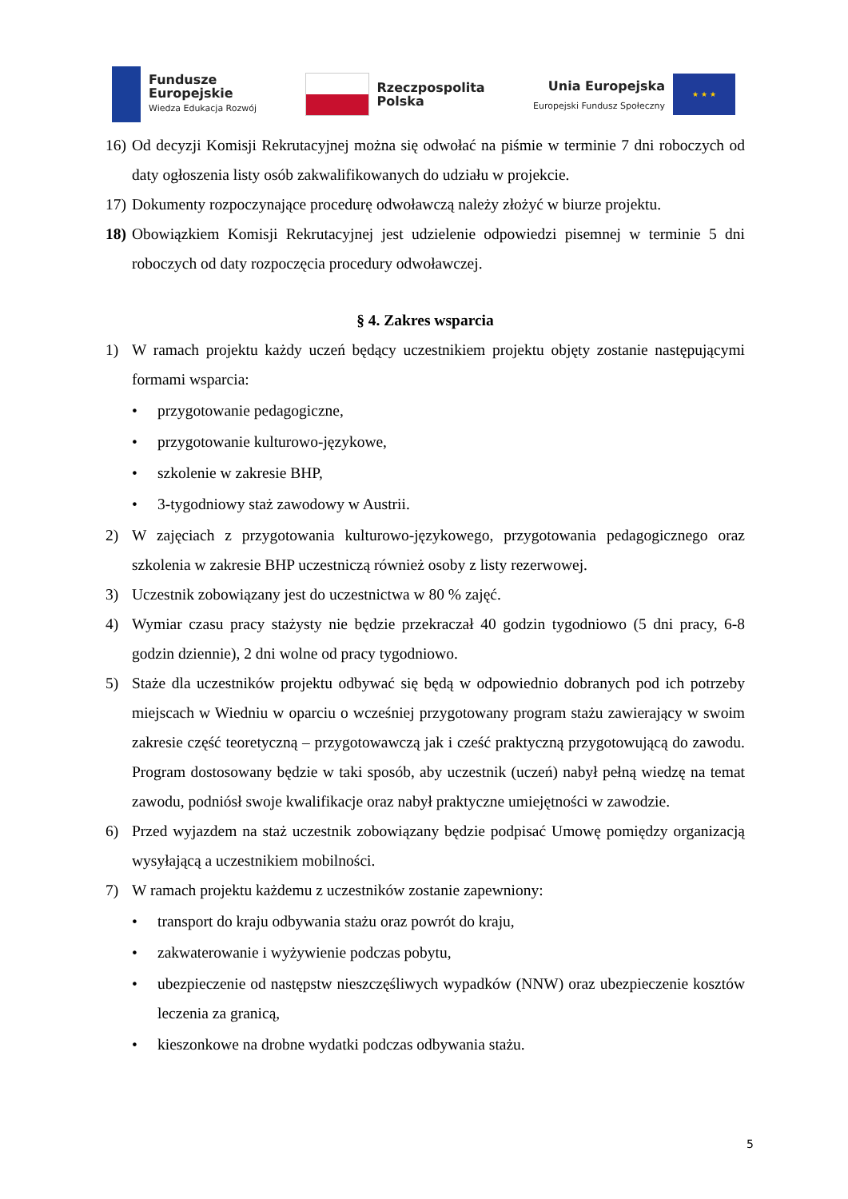Fundusze
Europejskie
Wiedza Edukacja Rozwój
Rzeczpospolita
Polska
Unia Europejska
Europejski Fundusz Społeczny
★ ★ ★
16) Od decyzji Komisji Rekrutacyjnej można się odwołać na piśmie w terminie 7 dni roboczych od daty ogłoszenia listy osób zakwalifikowanych do udziału w projekcie.
17) Dokumenty rozpoczynające procedurę odwoławczą należy złożyć w biurze projektu.
18) Obowiązkiem Komisji Rekrutacyjnej jest udzielenie odpowiedzi pisemnej w terminie 5 dni roboczych od daty rozpoczęcia procedury odwoławczej.
§ 4. Zakres wsparcia
1) W ramach projektu każdy uczeń będący uczestnikiem projektu objęty zostanie następującymi formami wsparcia:
• przygotowanie pedagogiczne,
• przygotowanie kulturowo-językowe,
• szkolenie w zakresie BHP,
• 3-tygodniowy staż zawodowy w Austrii.
2) W zajęciach z przygotowania kulturowo-językowego, przygotowania pedagogicznego oraz szkolenia w zakresie BHP uczestniczą również osoby z listy rezerwowej.
3) Uczestnik zobowiązany jest do uczestnictwa w 80 % zajęć.
4) Wymiar czasu pracy stażysty nie będzie przekraczał 40 godzin tygodniowo (5 dni pracy, 6-8 godzin dziennie), 2 dni wolne od pracy tygodniowo.
5) Staże dla uczestników projektu odbywać się będą w odpowiednio dobranych pod ich potrzeby miejscach w Wiedniu w oparciu o wcześniej przygotowany program stażu zawierający w swoim zakresie część teoretyczną – przygotowawczą jak i cześć praktyczną przygotowującą do zawodu. Program dostosowany będzie w taki sposób, aby uczestnik (uczeń) nabył pełną wiedzę na temat zawodu, podniósł swoje kwalifikacje oraz nabył praktyczne umiejętności w zawodzie.
6) Przed wyjazdem na staż uczestnik zobowiązany będzie podpisać Umowę pomiędzy organizacją wysyłającą a uczestnikiem mobilności.
7) W ramach projektu każdemu z uczestników zostanie zapewniony:
• transport do kraju odbywania stażu oraz powrót do kraju,
• zakwaterowanie i wyżywienie podczas pobytu,
• ubezpieczenie od następstw nieszczęśliwych wypadków (NNW) oraz ubezpieczenie kosztów leczenia za granicą,
• kieszonkowe na drobne wydatki podczas odbywania stażu.
5